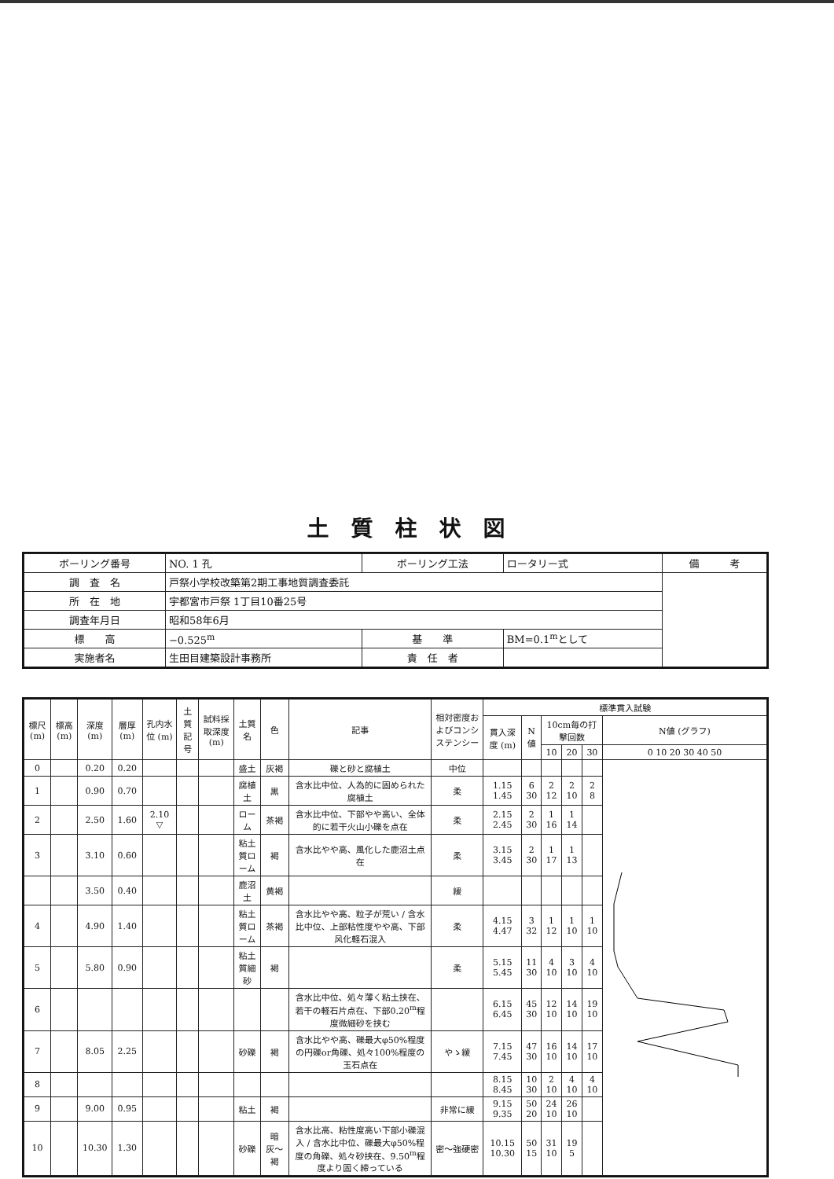土質柱状図
| ボーリング番号 | NO. 1 孔 | ボーリング工法 | ロータリー式 | 備 考 |
| 調 査 名 | 戸祭小学校改築第2期工事地質調査委託 | | | |
| 所 在 地 | 宇都宮市戸祭 1丁目10番25号 | | | |
| 調査年月日 | 昭和58年6月 | | | |
| 標 高 | −0.525<sup>m</sup> | 基 準 | BM=0.1<sup>m</sup>として | |
| 実施者名 | 生田目建築設計事務所 | 責 任 者 | | |
| 標尺 (m) | 標高 (m) | 深度 (m) | 層厚 (m) | 孔内水位 (m) | 土質記号 | 試料採取深度 (m) | 土質名 | 色 | 記事 | 相対密度およびコンシステンシー | 標準貫入試験 | | | | | |
| --- | --- | --- | --- | --- | --- | --- | --- | --- | --- | --- | --- | --- | --- | --- | --- | --- |
| | | | | | | | | | | | 貫入深度 (m) | N値 | 10cm毎の打撃回数 | | | N値 (グラフ) |
| | | | | | | | | | | | | | 10 | 20 | 30 | 0 10 20 30 40 50 |
| 0 | | 0.20 | 0.20 | | | | 盛土 | 灰褐 | 礫と砂と腐植土 | 中位 | | | | | | |
| 1 | | 0.90 | 0.70 | | | | 腐植土 | 黒 | 含水比中位、人為的に固められた腐植土 | 柔 | 1.15 1.45 | 6 30 | 2 12 | 2 10 | 2 8 | |
| 2 | | 2.50 | 1.60 | 2.10 ▽ | | | ローム | 茶褐 | 含水比中位、下部やや高い、全体的に若干火山小礫を点在 | 柔 | 2.15 2.45 | 2 30 | 1 16 | 1 14 | | |
| 3 | | 3.10 | 0.60 | | | | 粘土質ローム | 褐 | 含水比やや高、風化した鹿沼土点在 | 柔 | 3.15 3.45 | 2 30 | 1 17 | 1 13 | | |
| | | 3.50 | 0.40 | | | | 鹿沼土 | 黄褐 | | 緩 | | | | | | |
| 4 | | 4.90 | 1.40 | | | | 粘土質ローム | 茶褐 | 含水比やや高、粒子が荒い / 含水比中位、上部粘性度やや高、下部风化軽石混入 | 柔 | 4.15 4.47 | 3 32 | 1 12 | 1 10 | 1 10 | |
| 5 | | 5.80 | 0.90 | | | | 粘土質細砂 | 褐 | | 柔 | 5.15 5.45 | 11 30 | 4 10 | 3 10 | 4 10 | |
| 6 | | | | | | | | | 含水比中位、処々薄く粘土挟在、若干の軽石片点在、下部0.20<sup>m</sup>程度微細砂を挟む | | 6.15 6.45 | 45 30 | 12 10 | 14 10 | 19 10 | |
| 7 | | 8.05 | 2.25 | | | | 砂礫 | 褐 | 含水比やや高、礫最大φ50%程度の円礫or角礫、処々100%程度の玉石点在 | やゝ緩 | 7.15 7.45 | 47 30 | 16 10 | 14 10 | 17 10 | |
| 8 | | | | | | | | | | | 8.15 8.45 | 10 30 | 2 10 | 4 10 | 4 10 | |
| 9 | | 9.00 | 0.95 | | | | 粘土 | 褐 | | 非常に緩 | 9.15 9.35 | 50 20 | 24 10 | 26 10 | | |
| 10 | | 10.30 | 1.30 | | | | 砂礫 | 暗灰〜褐 | 含水比高、粘性度高い下部小礫混入 / 含水比中位、礫最大φ50%程度の角礫、処々砂挟在、9.50<sup>m</sup>程度より固く締っている | 密〜強硬密 | 10.15 10.30 | 50 15 | 31 10 | 19 5 | | |